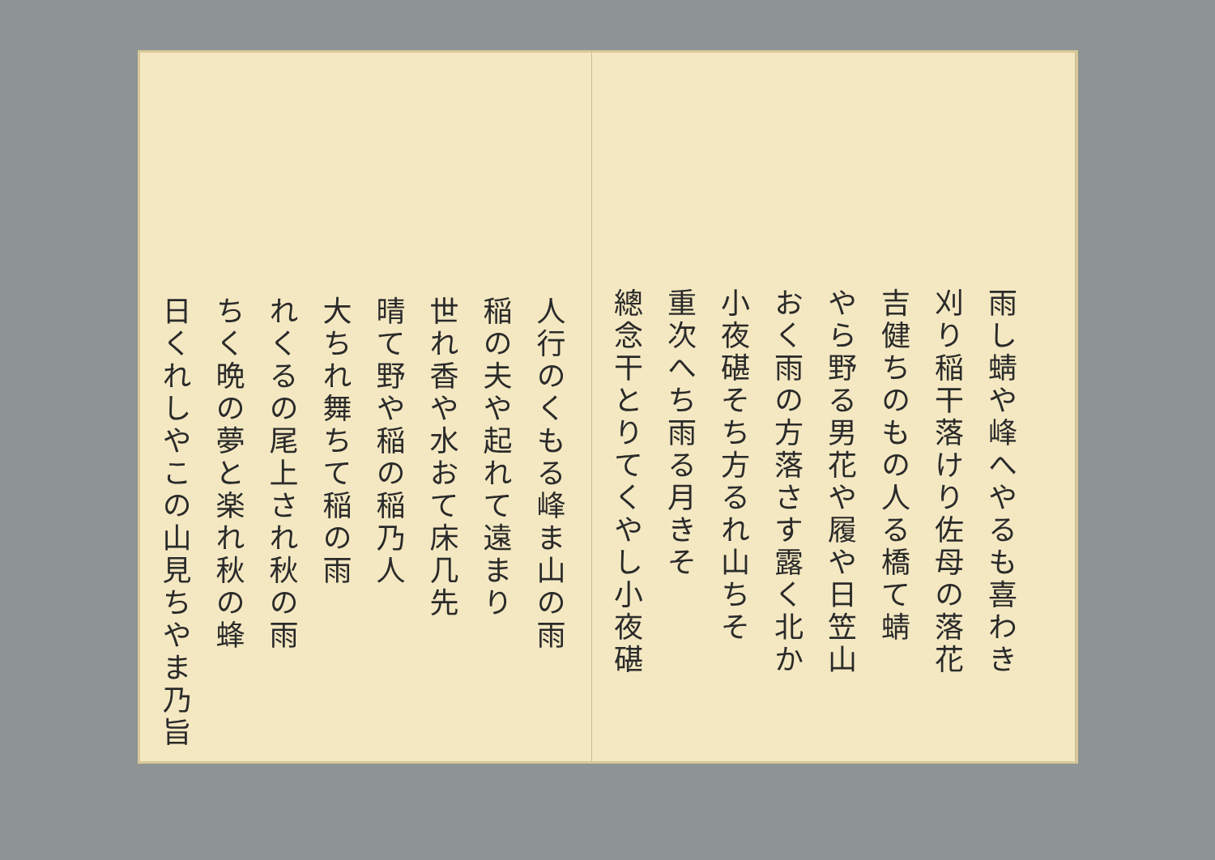人行のくもる峰ま山の雨
稲の夫や起れて遠まり
世れ香や水おて床几先
晴て野や稲の稲乃人
大ちれ舞ちて稲の雨
れくるの尾上され秋の雨
ちく晩の夢と楽れ秋の蜂
日くれしやこの山見ちやま乃旨
雨し蜻や峰へやるも喜わき
刈り稲干落けり佐母の落花
吉健ちのもの人る橋て蜻
やら野る男花や履や日笠山
おく雨の方落さす露く北か
小夜碪そち方るれ山ちそ
重次へち雨る月きそ
總念干とりてくやし小夜碪